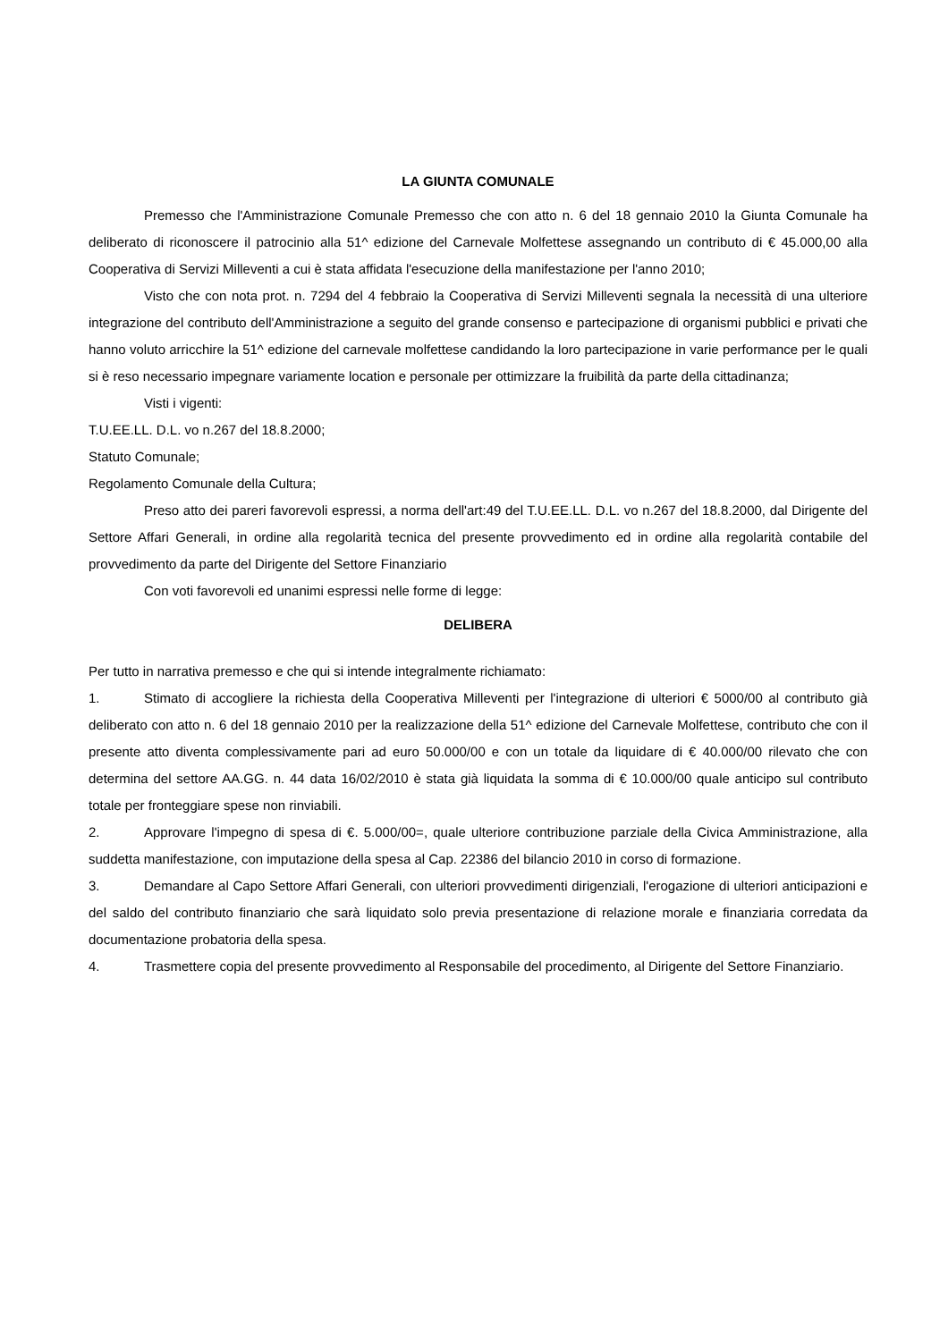LA GIUNTA COMUNALE
Premesso che l'Amministrazione Comunale Premesso che con atto n. 6 del 18 gennaio 2010 la Giunta Comunale ha deliberato di riconoscere il patrocinio alla 51^ edizione del Carnevale Molfettese assegnando un contributo di € 45.000,00 alla Cooperativa di Servizi Milleventi a cui è stata affidata l'esecuzione della manifestazione per l'anno 2010;
Visto che con nota prot. n. 7294 del 4 febbraio la Cooperativa di Servizi Milleventi segnala la necessità di una ulteriore integrazione del contributo dell'Amministrazione a seguito del grande consenso e partecipazione di organismi pubblici e privati che hanno voluto arricchire la 51^ edizione del carnevale molfettese candidando la loro partecipazione in varie performance per le quali si è reso necessario impegnare variamente location e personale per ottimizzare la fruibilità da parte della cittadinanza;
Visti i vigenti:
T.U.EE.LL. D.L. vo n.267 del 18.8.2000;
Statuto Comunale;
Regolamento Comunale della Cultura;
Preso atto dei pareri favorevoli espressi, a norma dell'art:49 del T.U.EE.LL. D.L. vo n.267 del 18.8.2000, dal Dirigente del Settore Affari Generali, in ordine alla regolarità tecnica del presente provvedimento ed in ordine alla regolarità contabile del provvedimento da parte del Dirigente del Settore Finanziario
Con voti favorevoli ed unanimi espressi nelle forme di legge:
DELIBERA
Per tutto in narrativa premesso e che qui si intende integralmente richiamato:
1. Stimato di accogliere la richiesta della Cooperativa Milleventi per l'integrazione di ulteriori € 5000/00 al contributo già deliberato con atto n. 6 del 18 gennaio 2010 per la realizzazione della 51^ edizione del Carnevale Molfettese, contributo che con il presente atto diventa complessivamente pari ad euro 50.000/00 e con un totale da liquidare di € 40.000/00 rilevato che con determina del settore AA.GG. n. 44 data 16/02/2010 è stata già liquidata la somma di € 10.000/00 quale anticipo sul contributo totale per fronteggiare spese non rinviabili.
2. Approvare l'impegno di spesa di €. 5.000/00=, quale ulteriore contribuzione parziale della Civica Amministrazione, alla suddetta manifestazione, con imputazione della spesa al Cap. 22386 del bilancio 2010 in corso di formazione.
3. Demandare al Capo Settore Affari Generali, con ulteriori provvedimenti dirigenziali, l'erogazione di ulteriori anticipazioni e del saldo del contributo finanziario che sarà liquidato solo previa presentazione di relazione morale e finanziaria corredata da documentazione probatoria della spesa.
4. Trasmettere copia del presente provvedimento al Responsabile del procedimento, al Dirigente del Settore Finanziario.